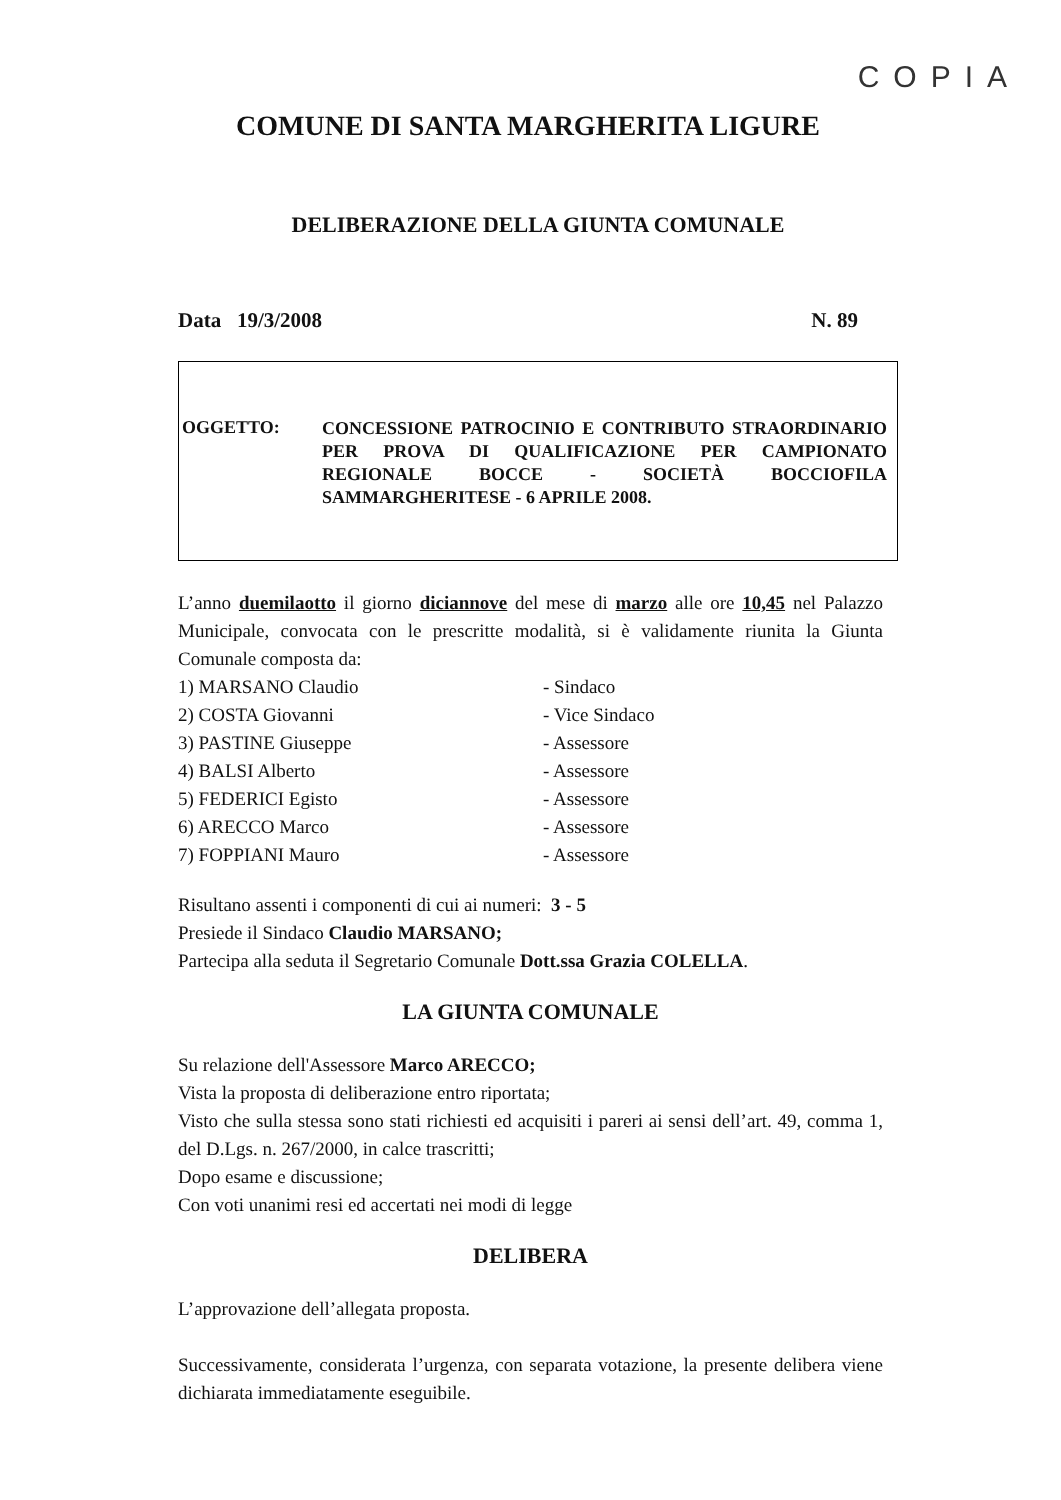COPIA
COMUNE DI SANTA MARGHERITA LIGURE
DELIBERAZIONE DELLA GIUNTA COMUNALE
Data 19/3/2008 N. 89
OGGETTO:
CONCESSIONE PATROCINIO E CONTRIBUTO STRAORDINARIO PER PROVA DI QUALIFICAZIONE PER CAMPIONATO REGIONALE BOCCE - SOCIETÀ BOCCIOFILA SAMMARGHERITESE - 6 APRILE 2008.
L’anno duemilaotto il giorno diciannove del mese di marzo alle ore 10,45 nel Palazzo Municipale, convocata con le prescritte modalità, si è validamente riunita la Giunta Comunale composta da:
1) MARSANO Claudio - Sindaco
2) COSTA Giovanni - Vice Sindaco
3) PASTINE Giuseppe - Assessore
4) BALSI Alberto - Assessore
5) FEDERICI Egisto - Assessore
6) ARECCO Marco - Assessore
7) FOPPIANI Mauro - Assessore
Risultano assenti i componenti di cui ai numeri: 3 - 5
Presiede il Sindaco Claudio MARSANO;
Partecipa alla seduta il Segretario Comunale Dott.ssa Grazia COLELLA.
LA GIUNTA COMUNALE
Su relazione dell'Assessore Marco ARECCO;
Vista la proposta di deliberazione entro riportata;
Visto che sulla stessa sono stati richiesti ed acquisiti i pareri ai sensi dell’art. 49, comma 1, del D.Lgs. n. 267/2000, in calce trascritti;
Dopo esame e discussione;
Con voti unanimi resi ed accertati nei modi di legge
DELIBERA
L’approvazione dell’allegata proposta.
Successivamente, considerata l’urgenza, con separata votazione, la presente delibera viene dichiarata immediatamente eseguibile.